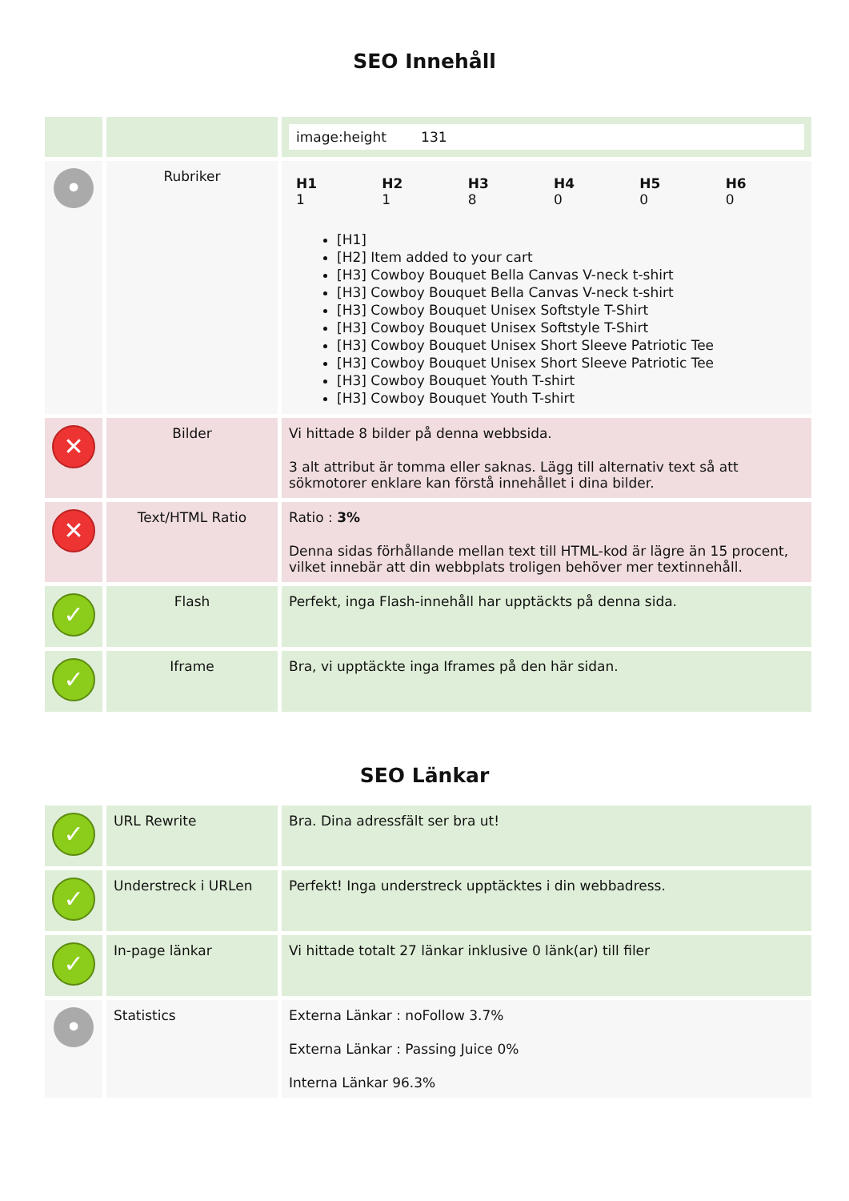SEO Innehåll
| | | image:height 131 |
| • | Rubriker | / H1 1 / H2 1 / H3 8 / H4 0 / H5 0 / H6 0 / [H1] [H2] Item added to your cart [H3] Cowboy Bouquet Bella Canvas V-neck t-shirt [H3] Cowboy Bouquet Bella Canvas V-neck t-shirt [H3] Cowboy Bouquet Unisex Softstyle T-Shirt [H3] Cowboy Bouquet Unisex Softstyle T-Shirt [H3] Cowboy Bouquet Unisex Short Sleeve Patriotic Tee [H3] Cowboy Bouquet Unisex Short Sleeve Patriotic Tee [H3] Cowboy Bouquet Youth T-shirt [H3] Cowboy Bouquet Youth T-shirt |
| ✕ | Bilder | Vi hittade 8 bilder på denna webbsida. 3 alt attribut är tomma eller saknas. Lägg till alternativ text så att sökmotorer enklare kan förstå innehållet i dina bilder. |
| ✕ | Text/HTML Ratio | Ratio : 3% Denna sidas förhållande mellan text till HTML-kod är lägre än 15 procent, vilket innebär att din webbplats troligen behöver mer textinnehåll. |
| ✓ | Flash | Perfekt, inga Flash-innehåll har upptäckts på denna sida. |
| ✓ | Iframe | Bra, vi upptäckte inga Iframes på den här sidan. |
SEO Länkar
| ✓ | URL Rewrite | Bra. Dina adressfält ser bra ut! |
| ✓ | Understreck i URLen | Perfekt! Inga understreck upptäcktes i din webbadress. |
| ✓ | In-page länkar | Vi hittade totalt 27 länkar inklusive 0 länk(ar) till filer |
| • | Statistics | Externa Länkar : noFollow 3.7% Externa Länkar : Passing Juice 0% Interna Länkar 96.3% |